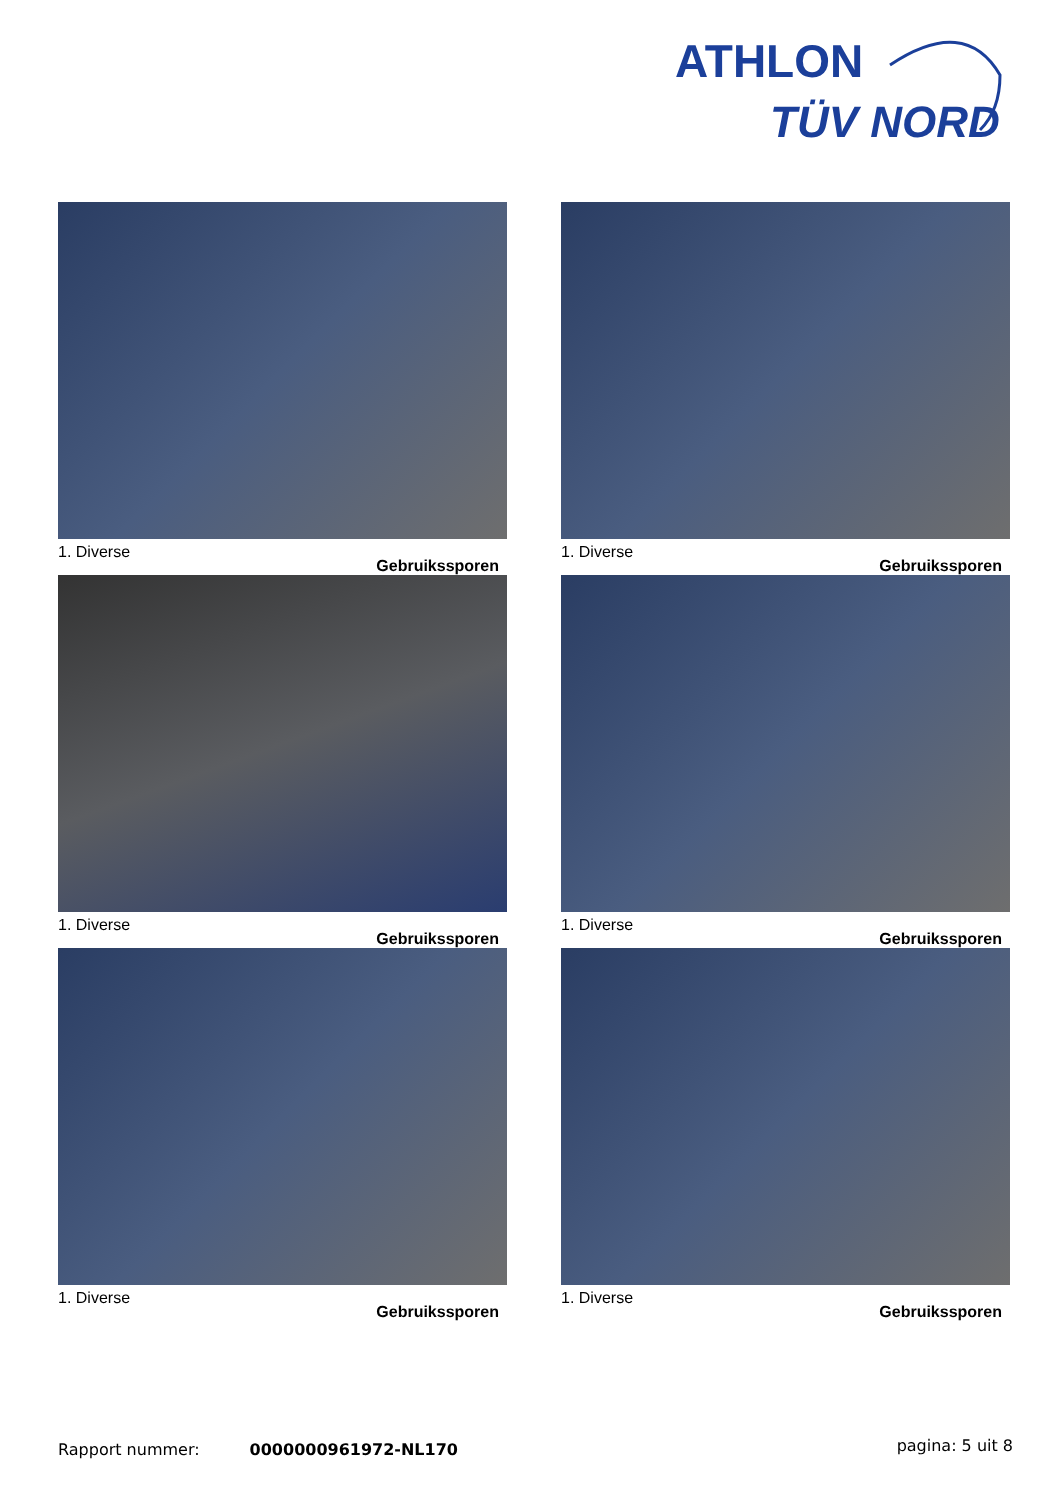ATHLON
TÜV NORD
1. Diverse
Gebruikssporen
1. Diverse
Gebruikssporen
1. Diverse
Gebruikssporen
1. Diverse
Gebruikssporen
1. Diverse
Gebruikssporen
1. Diverse
Gebruikssporen
Rapport nummer: 0000000961972-NL170 pagina: 5 uit 8